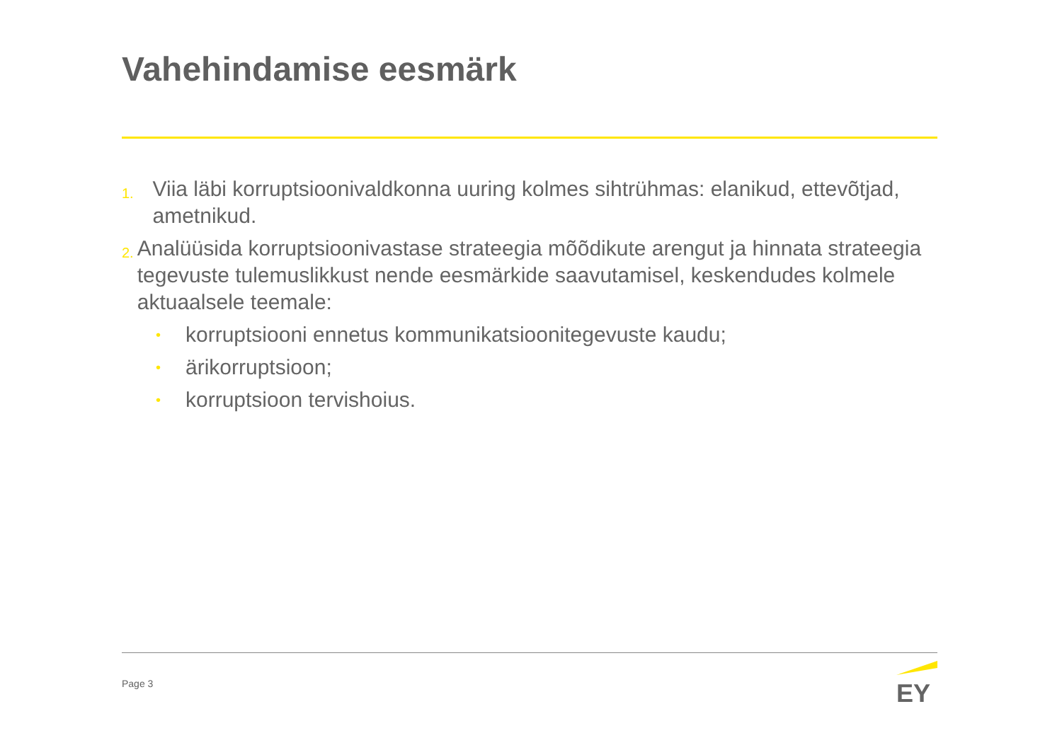Vahehindamise eesmärk
1. Viia läbi korruptsioonivaldkonna uuring kolmes sihtrühmas: elanikud, ettevõtjad, ametnikud.
2. Analüüsida korruptsioonivastase strateegia mõõdikute arengut ja hinnata strateegia tegevuste tulemuslikkust nende eesmärkide saavutamisel, keskendudes kolmele aktuaalsele teemale:
• korruptsiooni ennetus kommunikatsioonitegevuste kaudu;
• ärikorruptsioon;
• korruptsioon tervishoius.
Page 3
EY